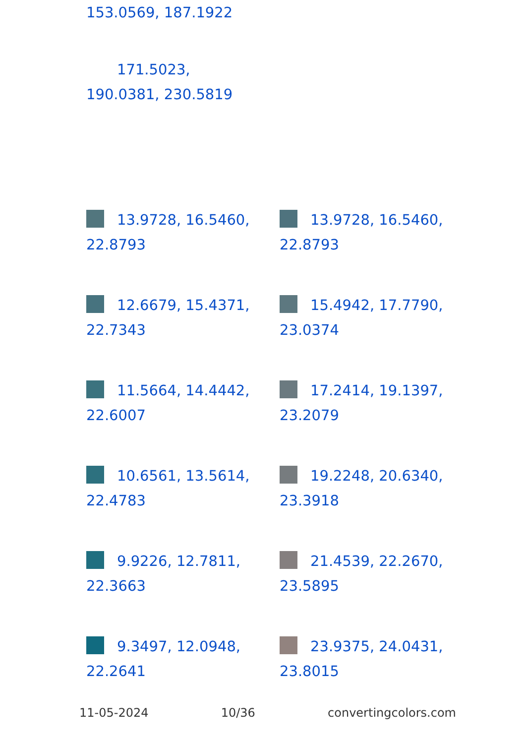153.0569, 187.1922
171.5023, 190.0381, 230.5819
13.9728, 16.5460, 22.8793
13.9728, 16.5460, 22.8793
12.6679, 15.4371, 22.7343
15.4942, 17.7790, 23.0374
11.5664, 14.4442, 22.6007
17.2414, 19.1397, 23.2079
10.6561, 13.5614, 22.4783
19.2248, 20.6340, 23.3918
9.9226, 12.7811, 22.3663
21.4539, 22.2670, 23.5895
9.3497, 12.0948, 22.2641
23.9375, 24.0431, 23.8015
11-05-2024 10/36 convertingcolors.com